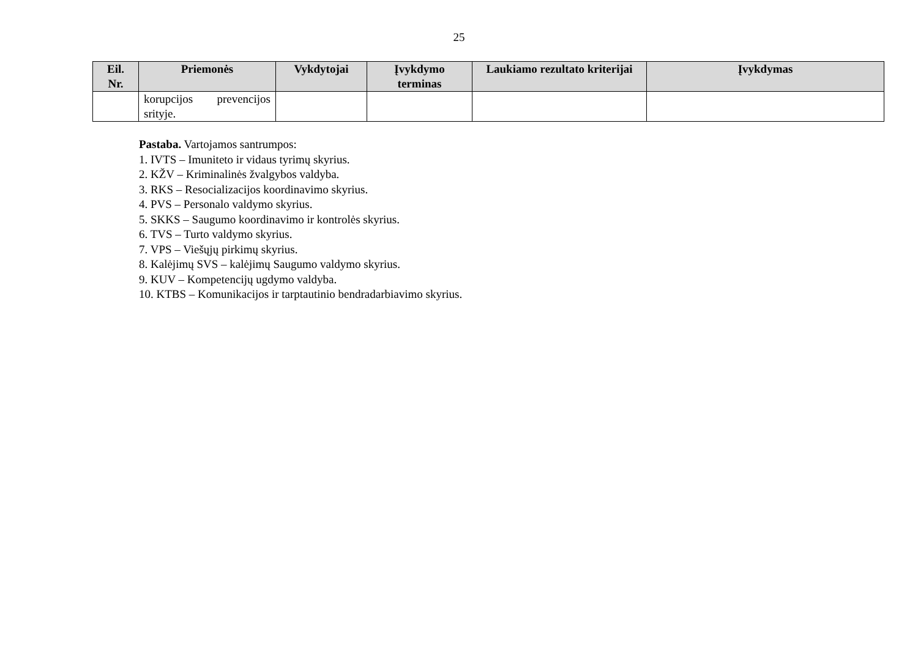25
| Eil. Nr. | Priemonės | Vykdytojai | Įvykdymo terminas | Laukiamo rezultato kriterijai | Įvykdymas |
| --- | --- | --- | --- | --- | --- |
| | korupcijos prevencijos srityje. | | | | |
Pastaba. Vartojamos santrumpos:
1. IVTS – Imuniteto ir vidaus tyrimų skyrius.
2. KŽV – Kriminalinės žvalgybos valdyba.
3. RKS – Resocializacijos koordinavimo skyrius.
4. PVS – Personalo valdymo skyrius.
5. SKKS – Saugumo koordinavimo ir kontrolės skyrius.
6. TVS – Turto valdymo skyrius.
7. VPS – Viešųjų pirkimų skyrius.
8. Kalėjimų SVS – kalėjimų Saugumo valdymo skyrius.
9. KUV – Kompetencijų ugdymo valdyba.
10. KTBS – Komunikacijos ir tarptautinio bendradarbiavimo skyrius.